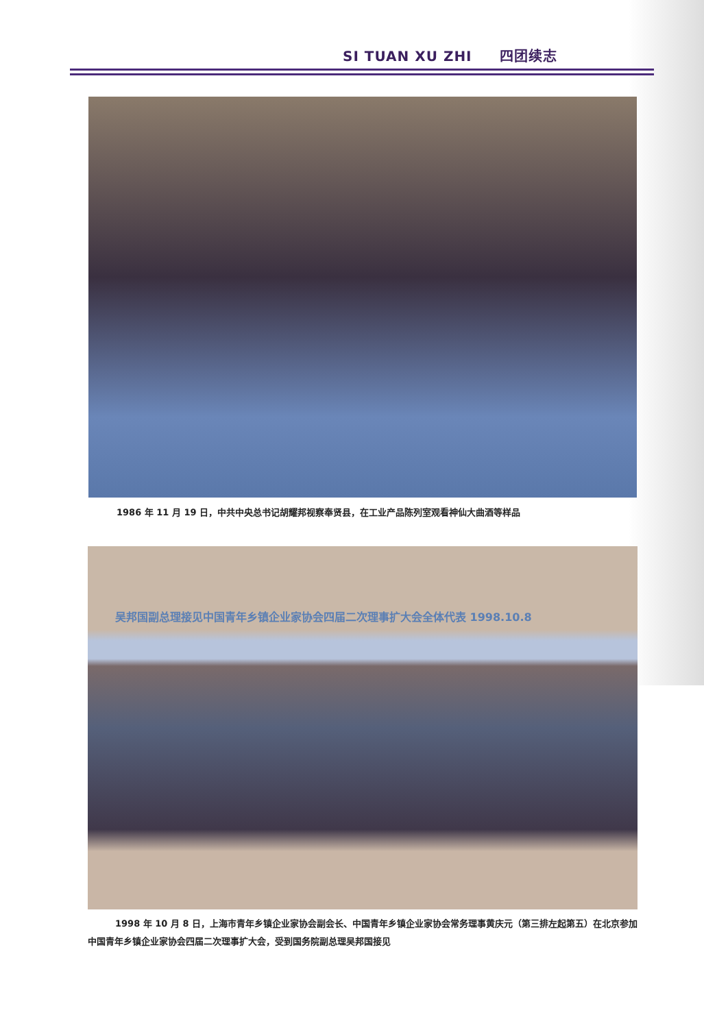SI TUAN XU ZHI 四团续志
1986 年 11 月 19 日，中共中央总书记胡耀邦视察奉贤县，在工业产品陈列室观看神仙大曲酒等样品
吴邦国副总理接见中国青年乡镇企业家协会四届二次理事扩大会全体代表 1998.10.8
1998 年 10 月 8 日，上海市青年乡镇企业家协会副会长、中国青年乡镇企业家协会常务理事黄庆元（第三排左起第五）在北京参加中国青年乡镇企业家协会四届二次理事扩大会，受到国务院副总理吴邦国接见